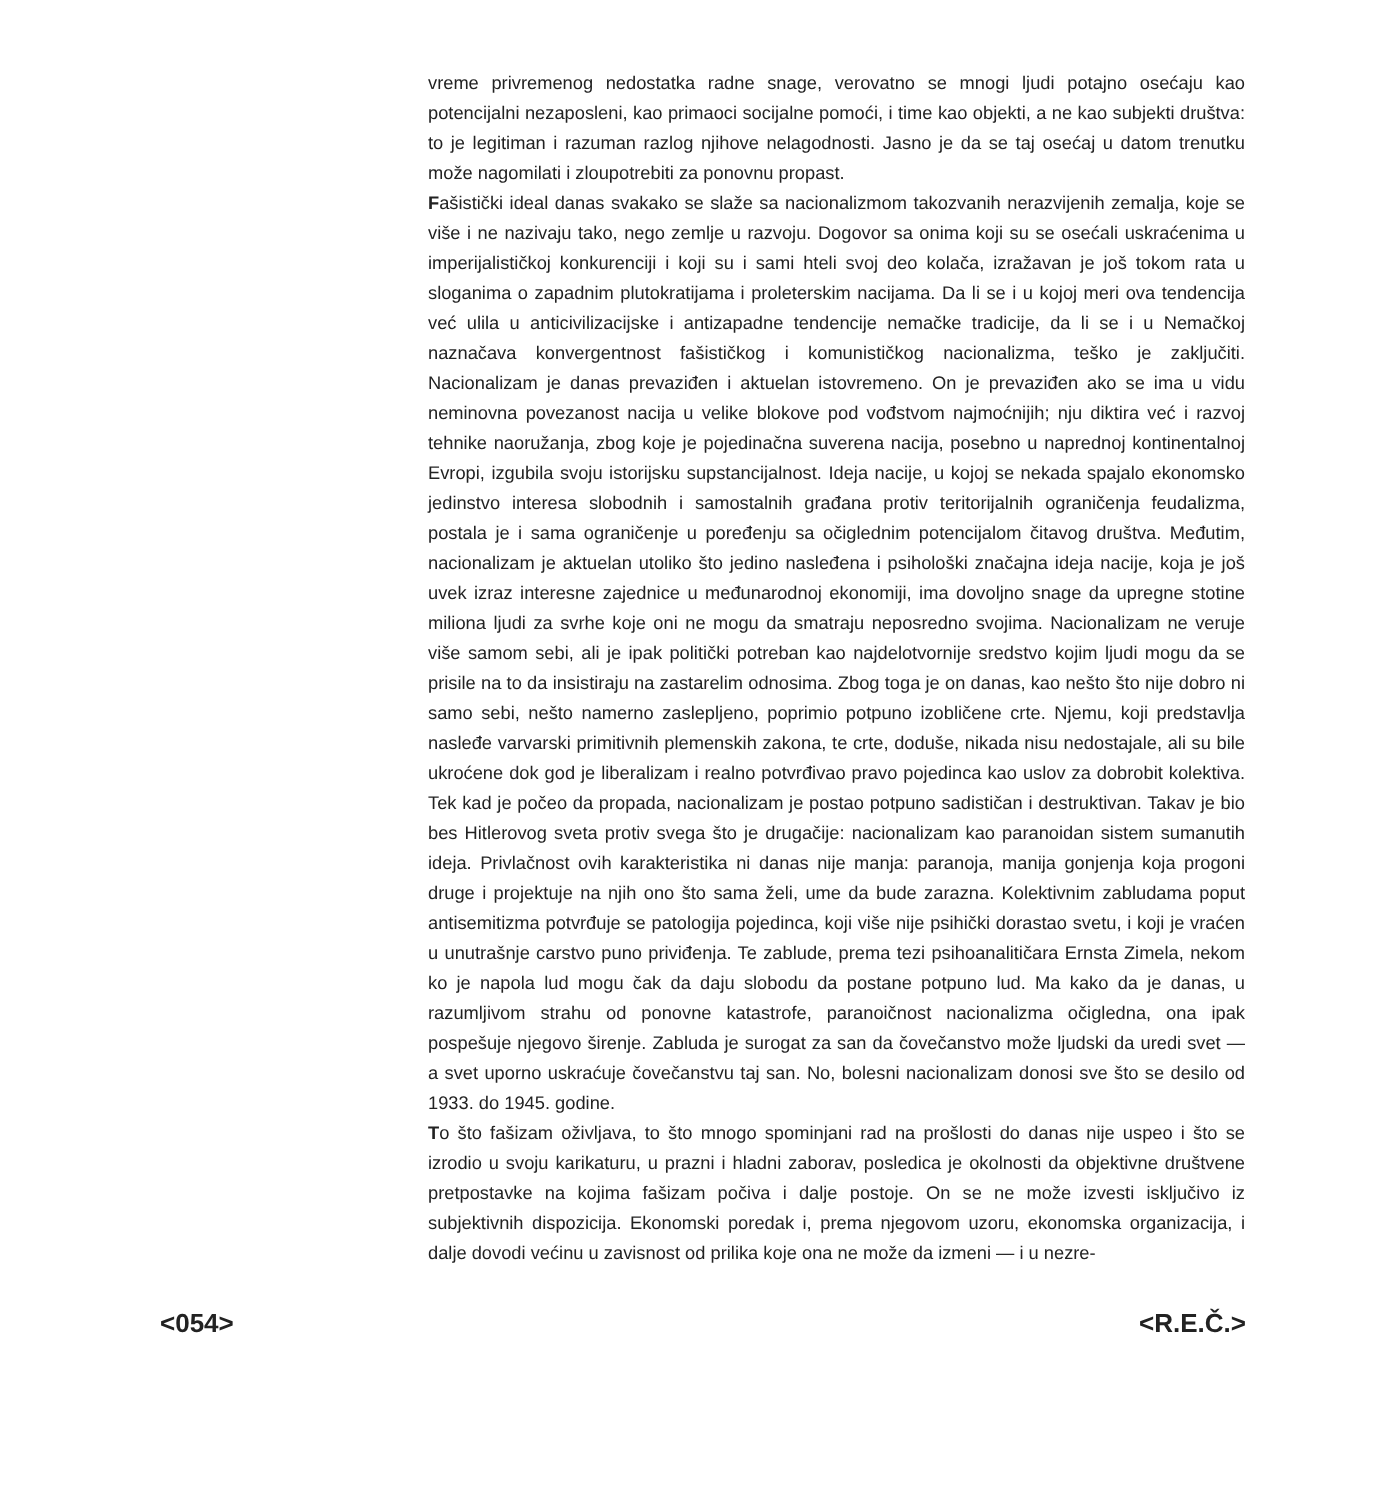vreme privremenog nedostatka radne snage, verovatno se mnogi ljudi potajno osećaju kao potencijalni nezaposleni, kao primaoci socijalne pomoći, i time kao objekti, a ne kao subjekti društva: to je legitiman i razuman razlog njihove nelagodnosti. Jasno je da se taj osećaj u datom trenutku može nagomilati i zloupotrebiti za ponovnu propast.
Fašistički ideal danas svakako se slaže sa nacionalizmom takozvanih nerazvijenih zemalja, koje se više i ne nazivaju tako, nego zemlje u razvoju. Dogovor sa onima koji su se osećali uskraćenima u imperijalističkoj konkurenciji i koji su i sami hteli svoj deo kolača, izražavan je još tokom rata u sloganima o zapadnim plutokratijama i proleterskim nacijama. Da li se i u kojoj meri ova tendencija već ulila u anticivilizacijske i antizapadne tendencije nemačke tradicije, da li se i u Nemačkoj naznačava konvergentnost fašističkog i komunističkog nacionalizma, teško je zaključiti. Nacionalizam je danas prevaziđen i aktuelan istovremeno. On je prevaziđen ako se ima u vidu neminovna povezanost nacija u velike blokove pod vođstvom najmoćnijih; nju diktira već i razvoj tehnike naoružanja, zbog koje je pojedinačna suverena nacija, posebno u naprednoj kontinentalnoj Evropi, izgubila svoju istorijsku supstancijalnost. Ideja nacije, u kojoj se nekada spajalo ekonomsko jedinstvo interesa slobodnih i samostalnih građana protiv teritorijalnih ograničenja feudalizma, postala je i sama ograničenje u poređenju sa očiglednim potencijalom čitavog društva. Međutim, nacionalizam je aktuelan utoliko što jedino nasleđena i psihološki značajna ideja nacije, koja je još uvek izraz interesne zajednice u međunarodnoj ekonomiji, ima dovoljno snage da upregne stotine miliona ljudi za svrhe koje oni ne mogu da smatraju neposredno svojima. Nacionalizam ne veruje više samom sebi, ali je ipak politički potreban kao najdelotvornije sredstvo kojim ljudi mogu da se prisile na to da insistiraju na zastarelim odnosima. Zbog toga je on danas, kao nešto što nije dobro ni samo sebi, nešto namerno zaslepljeno, poprimio potpuno izobličene crte. Njemu, koji predstavlja nasleđe varvarski primitivnih plemenskih zakona, te crte, doduše, nikada nisu nedostajale, ali su bile ukroćene dok god je liberalizam i realno potvrđivao pravo pojedinca kao uslov za dobrobit kolektiva. Tek kad je počeo da propada, nacionalizam je postao potpuno sadističan i destruktivan. Takav je bio bes Hitlerovog sveta protiv svega što je drugačije: nacionalizam kao paranoidan sistem sumanutih ideja. Privlačnost ovih karakteristika ni danas nije manja: paranoja, manija gonjenja koja progoni druge i projektuje na njih ono što sama želi, ume da bude zarazna. Kolektivnim zabludama poput antisemitizma potvrđuje se patologija pojedinca, koji više nije psihički dorastao svetu, i koji je vraćen u unutrašnje carstvo puno priviđenja. Te zablude, prema tezi psihoanalitičara Ernsta Zimela, nekom ko je napola lud mogu čak da daju slobodu da postane potpuno lud. Ma kako da je danas, u razumljivom strahu od ponovne katastrofe, paranoičnost nacionalizma očigledna, ona ipak pospešuje njegovo širenje. Zabluda je surogat za san da čovečanstvo može ljudski da uredi svet — a svet uporno uskraćuje čovečanstvu taj san. No, bolesni nacionalizam donosi sve što se desilo od 1933. do 1945. godine.
To što fašizam oživljava, to što mnogo spominjani rad na prošlosti do danas nije uspeo i što se izrodio u svoju karikaturu, u prazni i hladni zaborav, posledica je okolnosti da objektivne društvene pretpostavke na kojima fašizam počiva i dalje postoje. On se ne može izvesti isključivo iz subjektivnih dispozicija. Ekonomski poredak i, prema njegovom uzoru, ekonomska organizacija, i dalje dovodi većinu u zavisnost od prilika koje ona ne može da izmeni — i u nezre-
<054> <R.E.Č.>